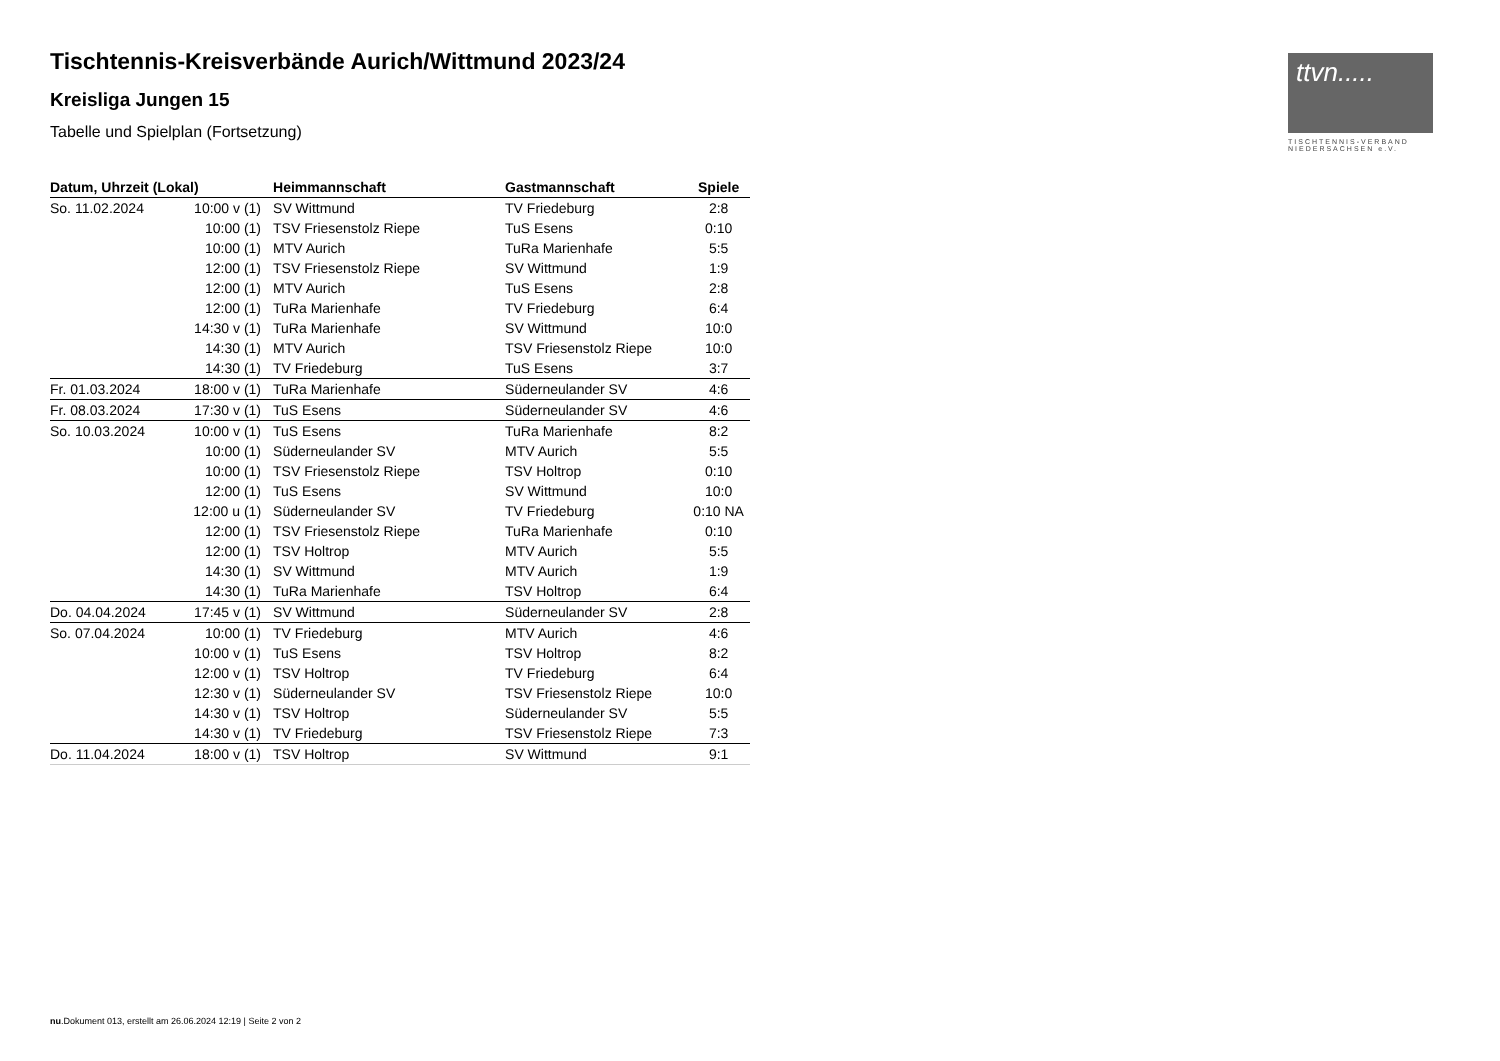ttvn.....
TISCHTENNIS-VERBAND
NIEDERSACHSEN e.V.
Tischtennis-Kreisverbände Aurich/Wittmund 2023/24
Kreisliga Jungen 15
Tabelle und Spielplan (Fortsetzung)
| Datum, Uhrzeit (Lokal) | | Heimmannschaft | Gastmannschaft | Spiele |
| --- | --- | --- | --- | --- |
| So. 11.02.2024 | 10:00 v (1) | SV Wittmund | TV Friedeburg | 2:8 |
| | 10:00 (1) | TSV Friesenstolz Riepe | TuS Esens | 0:10 |
| | 10:00 (1) | MTV Aurich | TuRa Marienhafe | 5:5 |
| | 12:00 (1) | TSV Friesenstolz Riepe | SV Wittmund | 1:9 |
| | 12:00 (1) | MTV Aurich | TuS Esens | 2:8 |
| | 12:00 (1) | TuRa Marienhafe | TV Friedeburg | 6:4 |
| | 14:30 v (1) | TuRa Marienhafe | SV Wittmund | 10:0 |
| | 14:30 (1) | MTV Aurich | TSV Friesenstolz Riepe | 10:0 |
| | 14:30 (1) | TV Friedeburg | TuS Esens | 3:7 |
| Fr. 01.03.2024 | 18:00 v (1) | TuRa Marienhafe | Süderneulander SV | 4:6 |
| Fr. 08.03.2024 | 17:30 v (1) | TuS Esens | Süderneulander SV | 4:6 |
| So. 10.03.2024 | 10:00 v (1) | TuS Esens | TuRa Marienhafe | 8:2 |
| | 10:00 (1) | Süderneulander SV | MTV Aurich | 5:5 |
| | 10:00 (1) | TSV Friesenstolz Riepe | TSV Holtrop | 0:10 |
| | 12:00 (1) | TuS Esens | SV Wittmund | 10:0 |
| | 12:00 u (1) | Süderneulander SV | TV Friedeburg | 0:10 NA |
| | 12:00 (1) | TSV Friesenstolz Riepe | TuRa Marienhafe | 0:10 |
| | 12:00 (1) | TSV Holtrop | MTV Aurich | 5:5 |
| | 14:30 (1) | SV Wittmund | MTV Aurich | 1:9 |
| | 14:30 (1) | TuRa Marienhafe | TSV Holtrop | 6:4 |
| Do. 04.04.2024 | 17:45 v (1) | SV Wittmund | Süderneulander SV | 2:8 |
| So. 07.04.2024 | 10:00 (1) | TV Friedeburg | MTV Aurich | 4:6 |
| | 10:00 v (1) | TuS Esens | TSV Holtrop | 8:2 |
| | 12:00 v (1) | TSV Holtrop | TV Friedeburg | 6:4 |
| | 12:30 v (1) | Süderneulander SV | TSV Friesenstolz Riepe | 10:0 |
| | 14:30 v (1) | TSV Holtrop | Süderneulander SV | 5:5 |
| | 14:30 v (1) | TV Friedeburg | TSV Friesenstolz Riepe | 7:3 |
| Do. 11.04.2024 | 18:00 v (1) | TSV Holtrop | SV Wittmund | 9:1 |
nu.Dokument 013, erstellt am 26.06.2024 12:19 | Seite 2 von 2